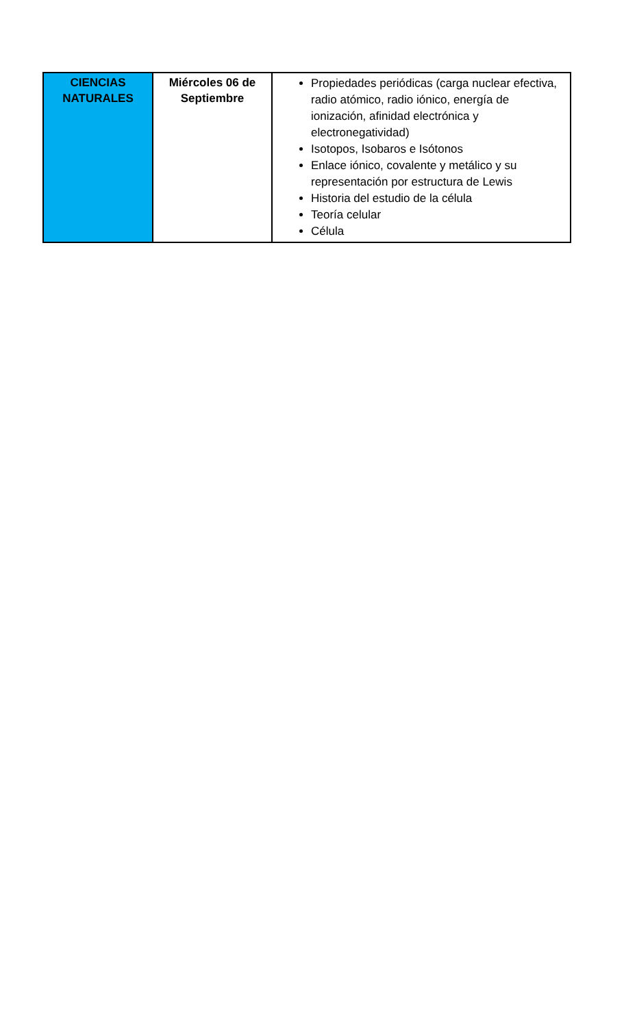| CIENCIAS NATURALES | Miércoles 06 de Septiembre | Propiedades periódicas (carga nuclear efectiva, radio atómico, radio iónico, energía de ionización, afinidad electrónica y electronegatividad) Isotopos, Isobaros e Isótonos Enlace iónico, covalente y metálico y su representación por estructura de Lewis Historia del estudio de la célula Teoría celular Célula |